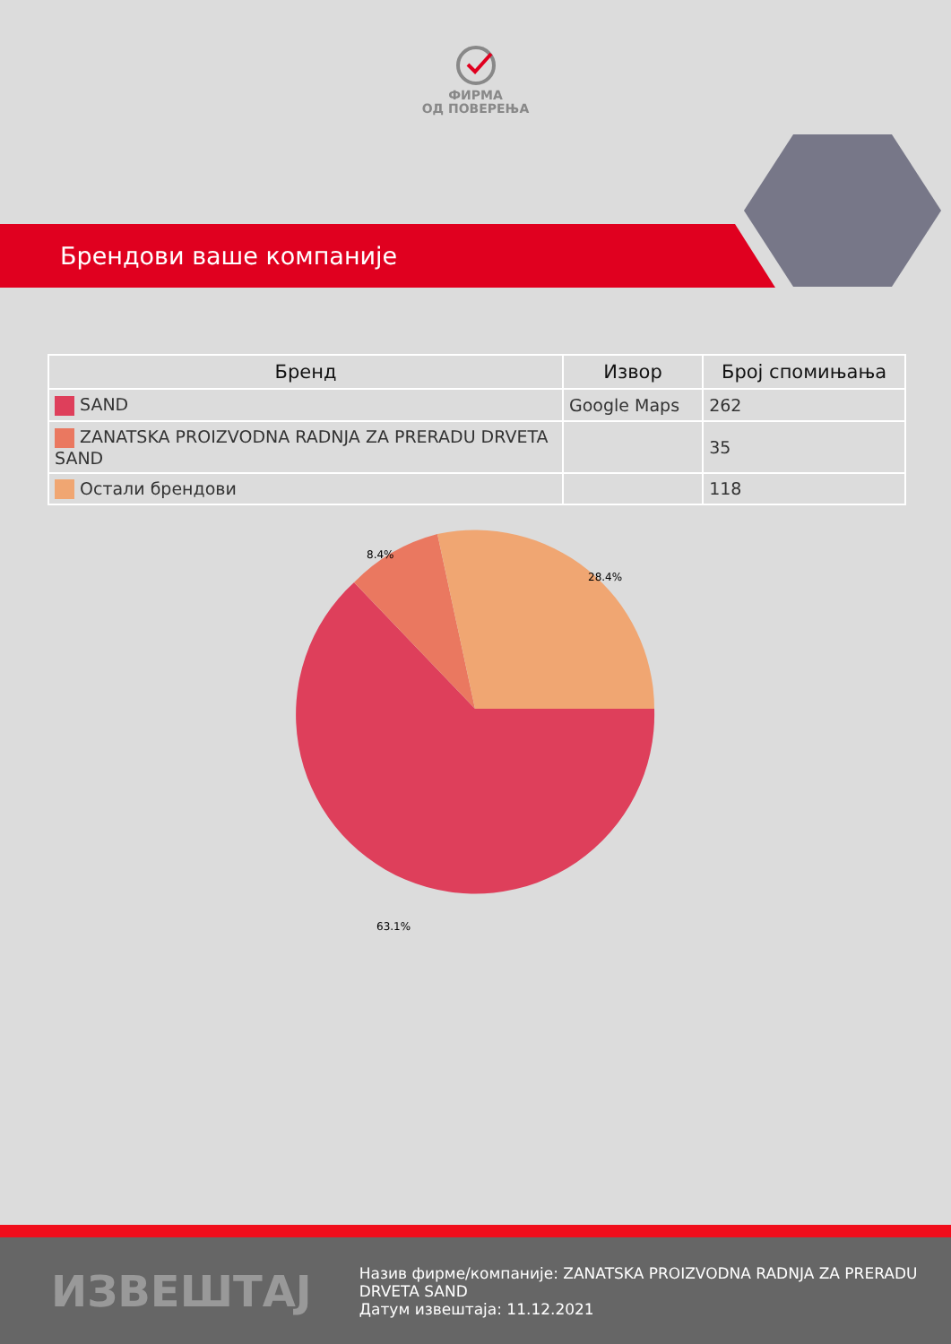ФИРМА
ОД ПОВЕРЕЊА
Брендови ваше компаније
| Бренд | Извор | Број спомињања |
| --- | --- | --- |
| SAND | Google Maps | 262 |
| ZANATSKA PROIZVODNA RADNJA ZA PRERADU DRVETA SAND | | 35 |
| Остали брендови | | 118 |
8.4%
28.4%
63.1%
ИЗВЕШТАЈ
Назив фирме/компаније: ZANATSKA PROIZVODNA RADNJA ZA PRERADU DRVETA SAND
Датум извештаја: 11.12.2021